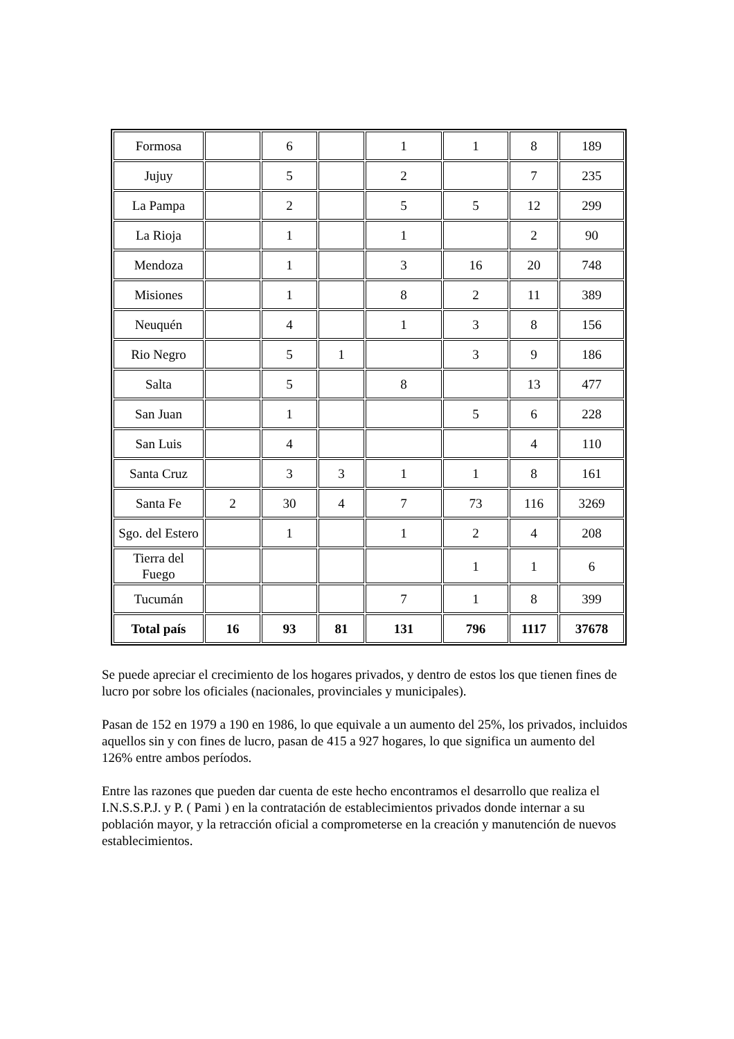| Formosa | | 6 | | 1 | 1 | 8 | 189 |
| Jujuy | | 5 | | 2 | | 7 | 235 |
| La Pampa | | 2 | | 5 | 5 | 12 | 299 |
| La Rioja | | 1 | | 1 | | 2 | 90 |
| Mendoza | | 1 | | 3 | 16 | 20 | 748 |
| Misiones | | 1 | | 8 | 2 | 11 | 389 |
| Neuquén | | 4 | | 1 | 3 | 8 | 156 |
| Rio Negro | | 5 | 1 | | 3 | 9 | 186 |
| Salta | | 5 | | 8 | | 13 | 477 |
| San Juan | | 1 | | | 5 | 6 | 228 |
| San Luis | | 4 | | | | 4 | 110 |
| Santa Cruz | | 3 | 3 | 1 | 1 | 8 | 161 |
| Santa Fe | 2 | 30 | 4 | 7 | 73 | 116 | 3269 |
| Sgo. del Estero | | 1 | | 1 | 2 | 4 | 208 |
| Tierra del Fuego | | | | | 1 | 1 | 6 |
| Tucumán | | | | 7 | 1 | 8 | 399 |
| Total país | 16 | 93 | 81 | 131 | 796 | 1117 | 37678 |
Se puede apreciar el crecimiento de los hogares privados, y dentro de estos los que tienen fines de lucro por sobre los oficiales (nacionales, provinciales y municipales).
Pasan de 152 en 1979 a 190 en 1986, lo que equivale a un aumento del 25%, los privados, incluidos aquellos sin y con fines de lucro, pasan de 415 a 927 hogares, lo que significa un aumento del 126% entre ambos períodos.
Entre las razones que pueden dar cuenta de este hecho encontramos el desarrollo que realiza el I.N.S.S.P.J. y P. ( Pami ) en la contratación de establecimientos privados donde internar a su población mayor, y la retracción oficial a comprometerse en la creación y manutención de nuevos establecimientos.